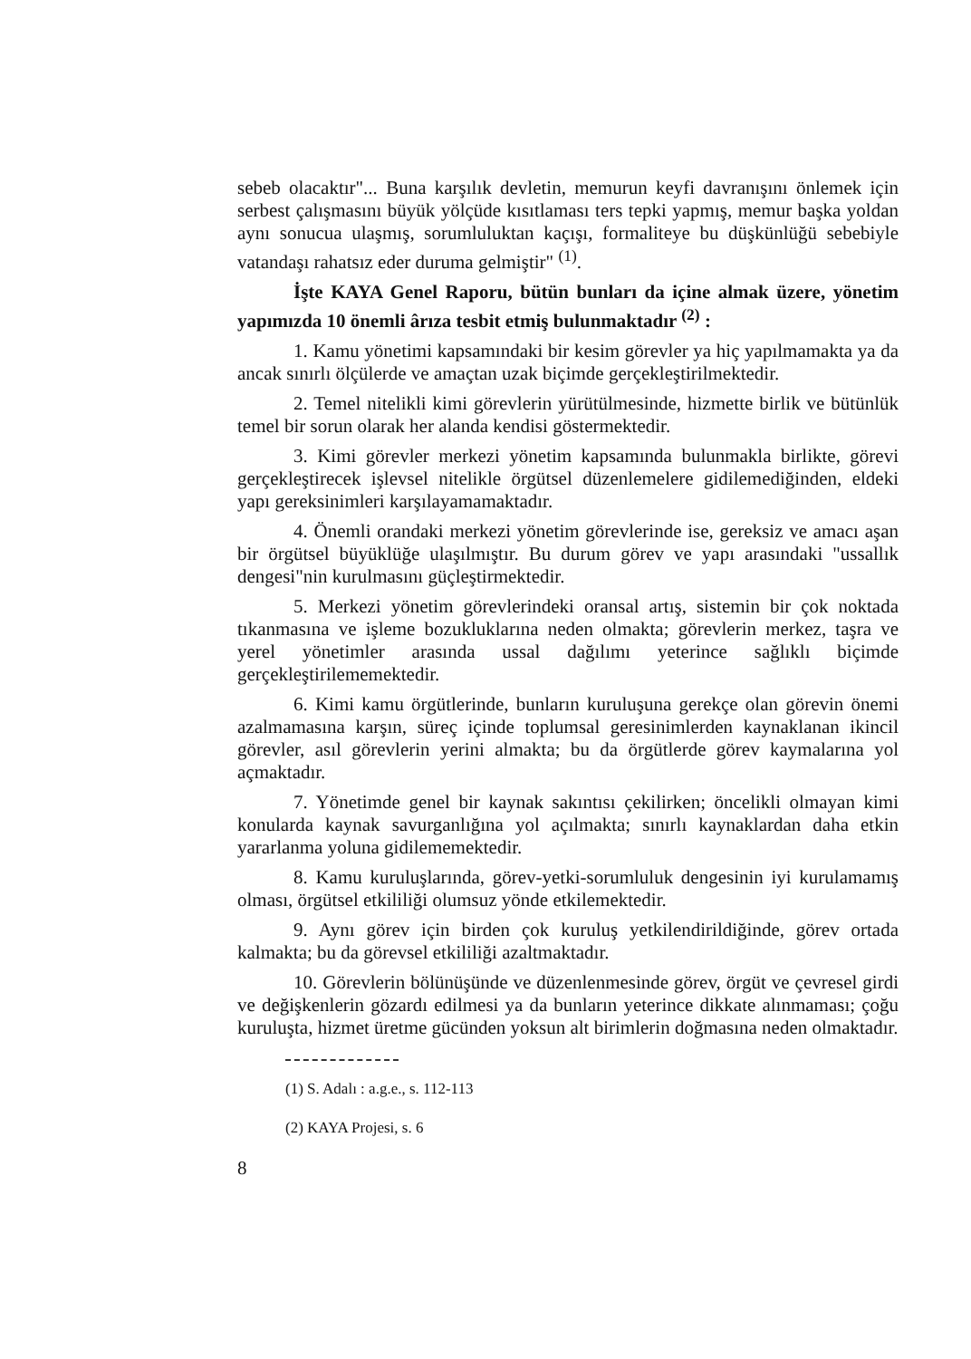sebeb olacaktır"... Buna karşılık devletin, memurun keyfi davranışını önlemek için serbest çalışmasını büyük yölçüde kısıtlaması ters tepki yapmış, memur başka yoldan aynı sonucua ulaşmış, sorumluluktan kaçışı, formaliteye bu düşkünlüğü sebebiyle vatandaşı rahatsız eder duruma gelmiştir" <sup>(1)</sup>.
İşte KAYA Genel Raporu, bütün bunları da içine almak üzere, yönetim yapımızda 10 önemli ârıza tesbit etmiş bulunmaktadır <sup>(2)</sup> :
1. Kamu yönetimi kapsamındaki bir kesim görevler ya hiç yapılmamakta ya da ancak sınırlı ölçülerde ve amaçtan uzak biçimde gerçekleştirilmektedir.
2. Temel nitelikli kimi görevlerin yürütülmesinde, hizmette birlik ve bütünlük temel bir sorun olarak her alanda kendisi göstermektedir.
3. Kimi görevler merkezi yönetim kapsamında bulunmakla birlikte, görevi gerçekleştirecek işlevsel nitelikle örgütsel düzenlemelere gidilemediğinden, eldeki yapı gereksinimleri karşılayamamaktadır.
4. Önemli orandaki merkezi yönetim görevlerinde ise, gereksiz ve amacı aşan bir örgütsel büyüklüğe ulaşılmıştır. Bu durum görev ve yapı arasındaki "ussallık dengesi"nin kurulmasını güçleştirmektedir.
5. Merkezi yönetim görevlerindeki oransal artış, sistemin bir çok noktada tıkanmasına ve işleme bozukluklarına neden olmakta; görevlerin merkez, taşra ve yerel yönetimler arasında ussal dağılımı yeterince sağlıklı biçimde gerçekleştirilememektedir.
6. Kimi kamu örgütlerinde, bunların kuruluşuna gerekçe olan görevin önemi azalmamasına karşın, süreç içinde toplumsal geresinimlerden kaynaklanan ikincil görevler, asıl görevlerin yerini almakta; bu da örgütlerde görev kaymalarına yol açmaktadır.
7. Yönetimde genel bir kaynak sakıntısı çekilirken; öncelikli olmayan kimi konularda kaynak savurganlığına yol açılmakta; sınırlı kaynaklardan daha etkin yararlanma yoluna gidilememektedir.
8. Kamu kuruluşlarında, görev-yetki-sorumluluk dengesinin iyi kurulamamış olması, örgütsel etkililiği olumsuz yönde etkilemektedir.
9. Aynı görev için birden çok kuruluş yetkilendirildiğinde, görev ortada kalmakta; bu da görevsel etkililiği azaltmaktadır.
10. Görevlerin bölünüşünde ve düzenlenmesinde görev, örgüt ve çevresel girdi ve değişkenlerin gözardı edilmesi ya da bunların yeterince dikkate alınmaması; çoğu kuruluşta, hizmet üretme gücünden yoksun alt birimlerin doğmasına neden olmaktadır.
(1) S. Adalı : a.g.e., s. 112-113
(2) KAYA Projesi, s. 6
8